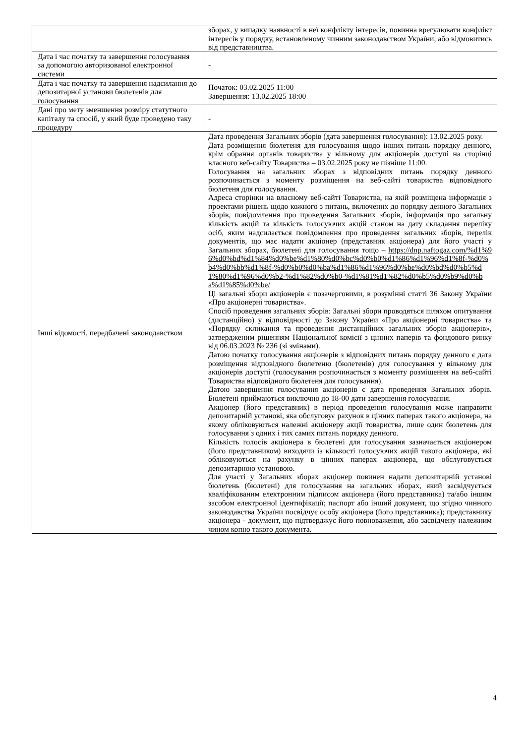| | зборах, у випадку наявності в неї конфлікту інтересів, повинна врегулювати конфлікт інтересів у порядку, встановленому чинним законодавством України, або відмовитись від представництва. |
| Дата і час початку та завершення голосування за допомогою авторизованої електронної системи | - |
| Дата і час початку та завершення надсилання до депозитарної установи бюлетенів для голосування | Початок: 03.02.2025 11:00 Завершення: 13.02.2025 18:00 |
| Дані про мету зменшення розміру статутного капіталу та спосіб, у який буде проведено таку процедуру | - |
| Інші відомості, передбачені законодавством | Дата проведення Загальних зборів (дата завершення голосування): 13.02.2025 року. Дата розміщення бюлетеня для голосування щодо інших питань порядку денного, крім обрання органів товариства у вільному для акціонерів доступі на сторінці власного веб-сайту Товариства – 03.02.2025 року не пізніше 11:00. Голосування на загальних зборах з відповідних питань порядку денного розпочинається з моменту розміщення на веб-сайті товариства відповідного бюлетеня для голосування. Адреса сторінки на власному веб-сайті Товариства, на якій розміщена інформація з проектами рішень щодо кожного з питань, включених до порядку денного Загальних зборів, повідомлення про проведення Загальних зборів, інформація про загальну кількість акцій та кількість голосуючих акцій станом на дату складання переліку осіб, яким надсилається повідомлення про проведення загальних зборів, перелік документів, що має надати акціонер (представник акціонера) для його участі у Загальних зборах, бюлетені для голосування тощо – https://dnp.naftogaz.com/%d1%96%d0%bd%d1%84%d0%be%d1%80%d0%bc%d0%b0%d1%86%d1%96%d1%8f-%d0%b4%d0%bb%d1%8f-%d0%b0%d0%ba%d1%86%d1%96%d0%be%d0%bd%d0%b5%d1%80%d1%96%d0%b2-%d1%82%d0%b0-%d1%81%d1%82%d0%b5%d0%b9%d0%ba%d1%85%d0%be/ Ці загальні збори акціонерів є позачерговими, в розумінні статті 36 Закону України «Про акціонерні товариства». Спосіб проведення загальних зборів: Загальні збори проводяться шляхом опитування (дистанційно) у відповідності до Закону України «Про акціонерні товариства» та «Порядку скликання та проведення дистанційних загальних зборів акціонерів», затвердженим рішенням Національної комісії з цінних паперів та фондового ринку від 06.03.2023 № 236 (зі змінами). Датою початку голосування акціонерів з відповідних питань порядку денного є дата розміщення відповідного бюлетеню (бюлетенів) для голосування у вільному для акціонерів доступі (голосування розпочинається з моменту розміщення на веб-сайті Товариства відповідного бюлетеня для голосування). Датою завершення голосування акціонерів є дата проведення Загальних зборів. Бюлетені приймаються виключно до 18-00 дати завершення голосування. Акціонер (його представник) в період проведення голосування може направити депозитарній установі, яка обслуговує рахунок в цінних паперах такого акціонера, на якому обліковуються належні акціонеру акції товариства, лише один бюлетень для голосування з одних і тих самих питань порядку денного. Кількість голосів акціонера в бюлетені для голосування зазначається акціонером (його представником) виходячи із кількості голосуючих акцій такого акціонера, які обліковуються на рахунку в цінних паперах акціонера, що обслуговується депозитарною установою. Для участі у Загальних зборах акціонер повинен надати депозитарній установі бюлетень (бюлетені) для голосування на загальних зборах, який засвідчується кваліфікованим електронним підписом акціонера (його представника) та/або іншим засобом електронної ідентифікації; паспорт або інший документ, що згідно чинного законодавства України посвідчує особу акціонера (його представника); представнику акціонера - документ, що підтверджує його повноваження, або засвідчену належним чином копію такого документа. |
4